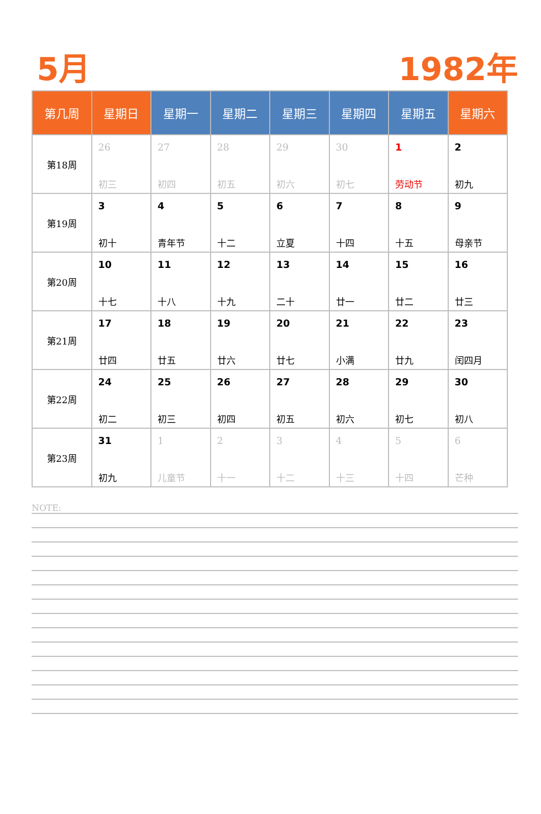5月 1982年
| 第几周 | 星期日 | 星期一 | 星期二 | 星期三 | 星期四 | 星期五 | 星期六 |
| --- | --- | --- | --- | --- | --- | --- | --- |
| 第18周 | 26 初三 | 27 初四 | 28 初五 | 29 初六 | 30 初七 | 1 劳动节 | 2 初九 |
| 第19周 | 3 初十 | 4 青年节 | 5 十二 | 6 立夏 | 7 十四 | 8 十五 | 9 母亲节 |
| 第20周 | 10 十七 | 11 十八 | 12 十九 | 13 二十 | 14 廿一 | 15 廿二 | 16 廿三 |
| 第21周 | 17 廿四 | 18 廿五 | 19 廿六 | 20 廿七 | 21 小满 | 22 廿九 | 23 闰四月 |
| 第22周 | 24 初二 | 25 初三 | 26 初四 | 27 初五 | 28 初六 | 29 初七 | 30 初八 |
| 第23周 | 31 初九 | 1 儿童节 | 2 十一 | 3 十二 | 4 十三 | 5 十四 | 6 芒种 |
NOTE: